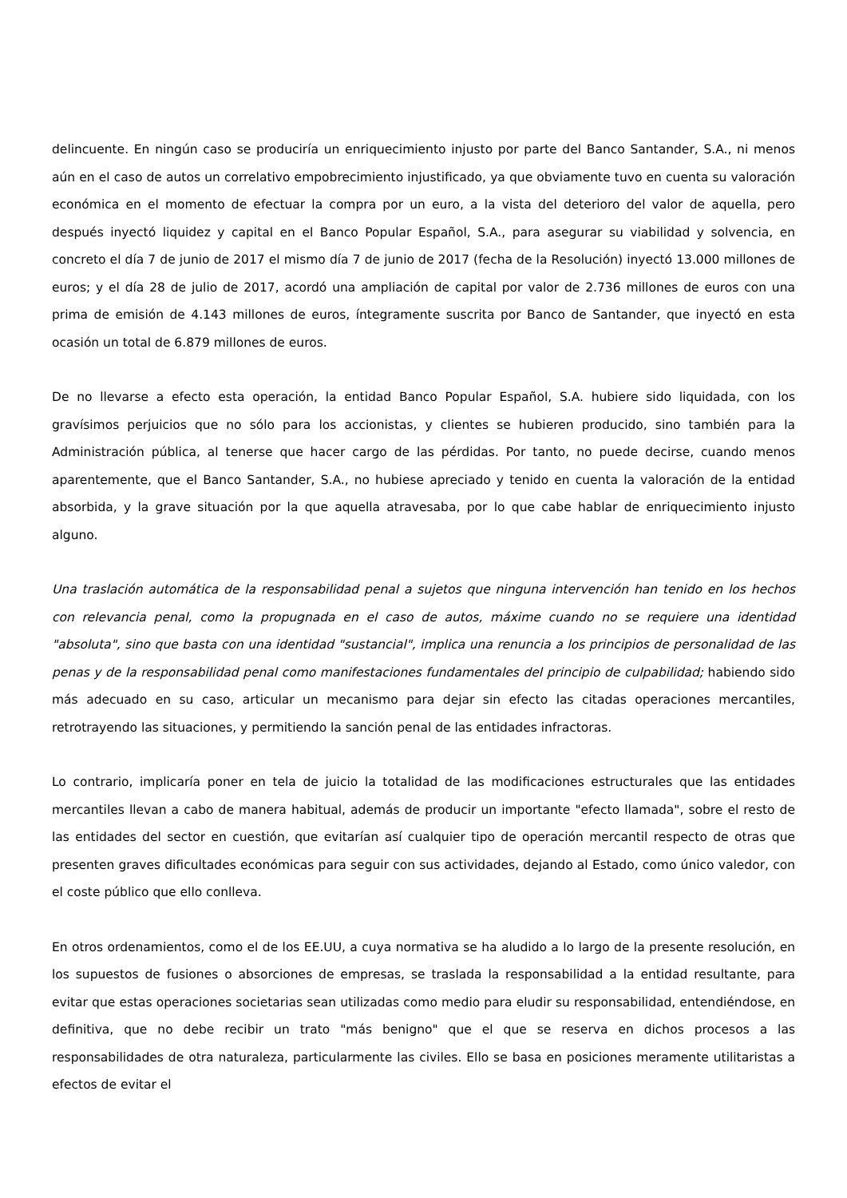delincuente. En ningún caso se produciría un enriquecimiento injusto por parte del Banco Santander, S.A., ni menos aún en el caso de autos un correlativo empobrecimiento injustificado, ya que obviamente tuvo en cuenta su valoración económica en el momento de efectuar la compra por un euro, a la vista del deterioro del valor de aquella, pero después inyectó liquidez y capital en el Banco Popular Español, S.A., para asegurar su viabilidad y solvencia, en concreto el día 7 de junio de 2017 el mismo día 7 de junio de 2017 (fecha de la Resolución) inyectó 13.000 millones de euros; y el día 28 de julio de 2017, acordó una ampliación de capital por valor de 2.736 millones de euros con una prima de emisión de 4.143 millones de euros, íntegramente suscrita por Banco de Santander, que inyectó en esta ocasión un total de 6.879 millones de euros.
De no llevarse a efecto esta operación, la entidad Banco Popular Español, S.A. hubiere sido liquidada, con los gravísimos perjuicios que no sólo para los accionistas, y clientes se hubieren producido, sino también para la Administración pública, al tenerse que hacer cargo de las pérdidas. Por tanto, no puede decirse, cuando menos aparentemente, que el Banco Santander, S.A., no hubiese apreciado y tenido en cuenta la valoración de la entidad absorbida, y la grave situación por la que aquella atravesaba, por lo que cabe hablar de enriquecimiento injusto alguno.
Una traslación automática de la responsabilidad penal a sujetos que ninguna intervención han tenido en los hechos con relevancia penal, como la propugnada en el caso de autos, máxime cuando no se requiere una identidad "absoluta", sino que basta con una identidad "sustancial", implica una renuncia a los principios de personalidad de las penas y de la responsabilidad penal como manifestaciones fundamentales del principio de culpabilidad; habiendo sido más adecuado en su caso, articular un mecanismo para dejar sin efecto las citadas operaciones mercantiles, retrotrayendo las situaciones, y permitiendo la sanción penal de las entidades infractoras.
Lo contrario, implicaría poner en tela de juicio la totalidad de las modificaciones estructurales que las entidades mercantiles llevan a cabo de manera habitual, además de producir un importante "efecto llamada", sobre el resto de las entidades del sector en cuestión, que evitarían así cualquier tipo de operación mercantil respecto de otras que presenten graves dificultades económicas para seguir con sus actividades, dejando al Estado, como único valedor, con el coste público que ello conlleva.
En otros ordenamientos, como el de los EE.UU, a cuya normativa se ha aludido a lo largo de la presente resolución, en los supuestos de fusiones o absorciones de empresas, se traslada la responsabilidad a la entidad resultante, para evitar que estas operaciones societarias sean utilizadas como medio para eludir su responsabilidad, entendiéndose, en definitiva, que no debe recibir un trato "más benigno" que el que se reserva en dichos procesos a las responsabilidades de otra naturaleza, particularmente las civiles. Ello se basa en posiciones meramente utilitaristas a efectos de evitar el